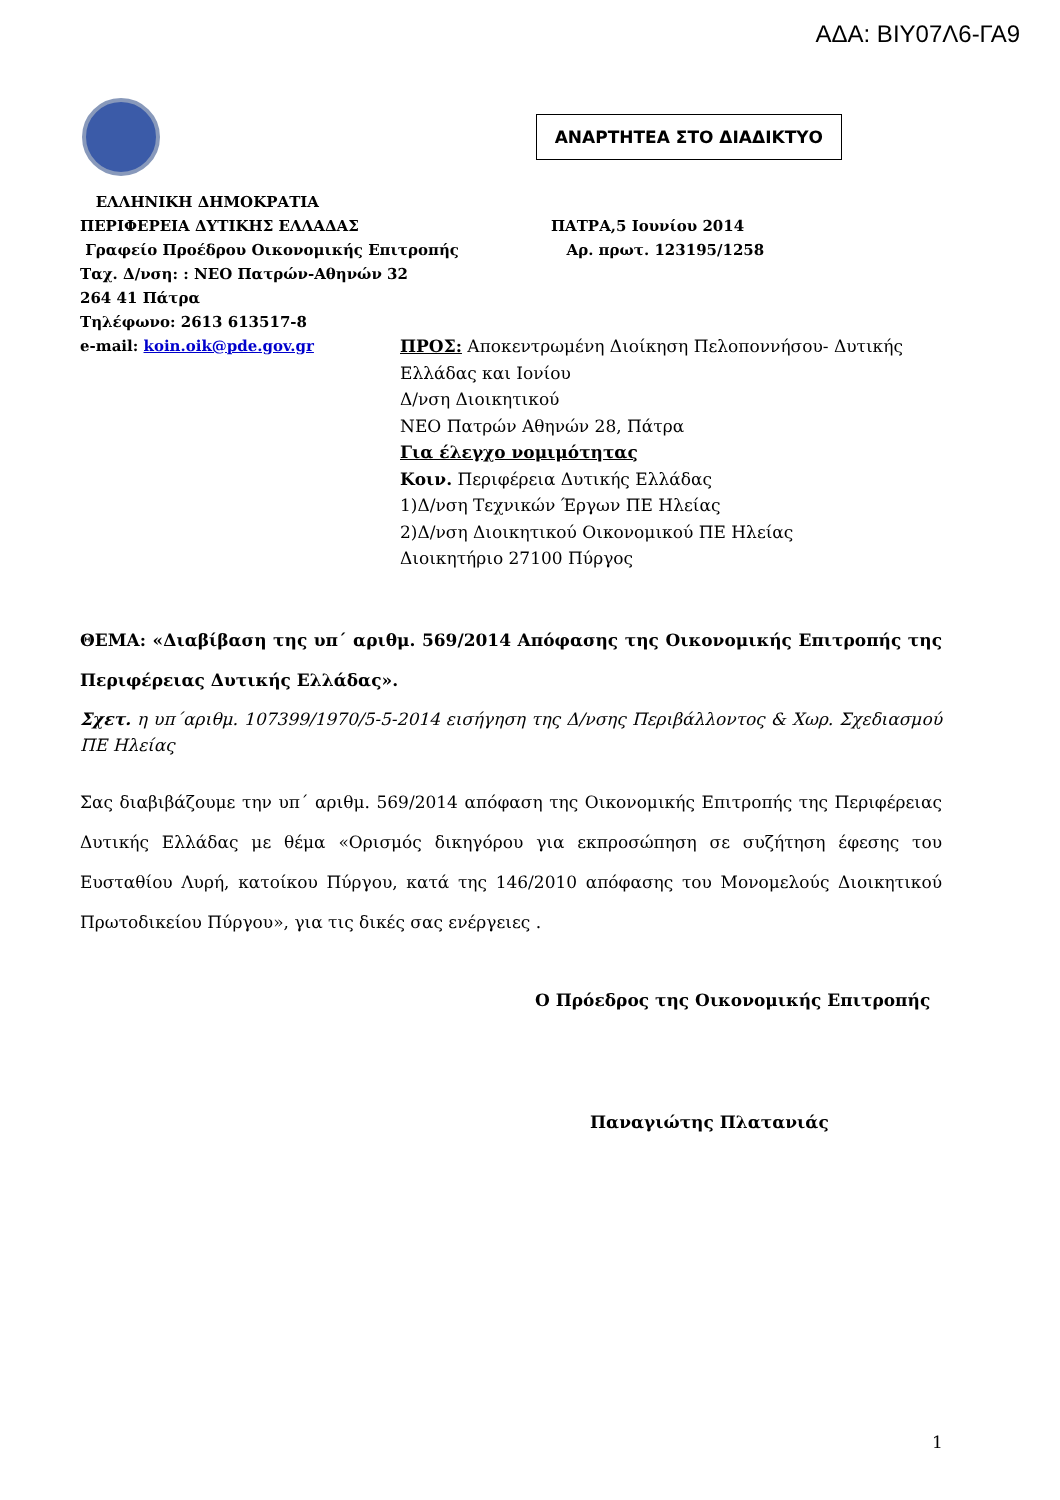ΑΔΑ: ΒΙΥ07Λ6-ΓΑ9
ΑΝΑΡΤΗΤΕΑ ΣΤΟ ΔΙΑΔΙΚΤΥΟ
ΕΛΛΗΝΙΚΗ ΔΗΜΟΚΡΑΤΙΑ
ΠΕΡΙΦΕΡΕΙΑ ΔΥΤΙΚΗΣ ΕΛΛΑΔΑΣ ΠΑΤΡΑ,5 Ιουνίου 2014
Γραφείο Προέδρου Οικονομικής Επιτροπής Αρ. πρωτ. 123195/1258
Ταχ. Δ/νση: : ΝΕΟ Πατρών-Αθηνών 32
264 41 Πάτρα
Τηλέφωνο: 2613 613517-8
e-mail: koin.oik@pde.gov.gr
ΠΡΟΣ: Αποκεντρωμένη Διοίκηση Πελοποννήσου- Δυτικής
Ελλάδας και Ιονίου
Δ/νση Διοικητικού
ΝΕΟ Πατρών Αθηνών 28, Πάτρα
Για έλεγχο νομιμότητας
Κοιν. Περιφέρεια Δυτικής Ελλάδας
1)Δ/νση Τεχνικών Έργων ΠΕ Ηλείας
2)Δ/νση Διοικητικού Οικονομικού ΠΕ Ηλείας
Διοικητήριο 27100 Πύργος
ΘΕΜΑ: «Διαβίβαση της υπ΄ αριθμ. 569/2014 Απόφασης της Οικονομικής Επιτροπής της Περιφέρειας Δυτικής Ελλάδας».
Σχετ. η υπ΄αριθμ. 107399/1970/5-5-2014 εισήγηση της Δ/νσης Περιβάλλοντος & Χωρ. Σχεδιασμού ΠΕ Ηλείας
Σας διαβιβάζουμε την υπ΄ αριθμ. 569/2014 απόφαση της Οικονομικής Επιτροπής της Περιφέρειας Δυτικής Ελλάδας με θέμα «Ορισμός δικηγόρου για εκπροσώπηση σε συζήτηση έφεσης του Ευσταθίου Λυρή, κατοίκου Πύργου, κατά της 146/2010 απόφασης του Μονομελούς Διοικητικού Πρωτοδικείου Πύργου», για τις δικές σας ενέργειες .
Ο Πρόεδρος της Οικονομικής Επιτροπής
Παναγιώτης Πλατανιάς
1